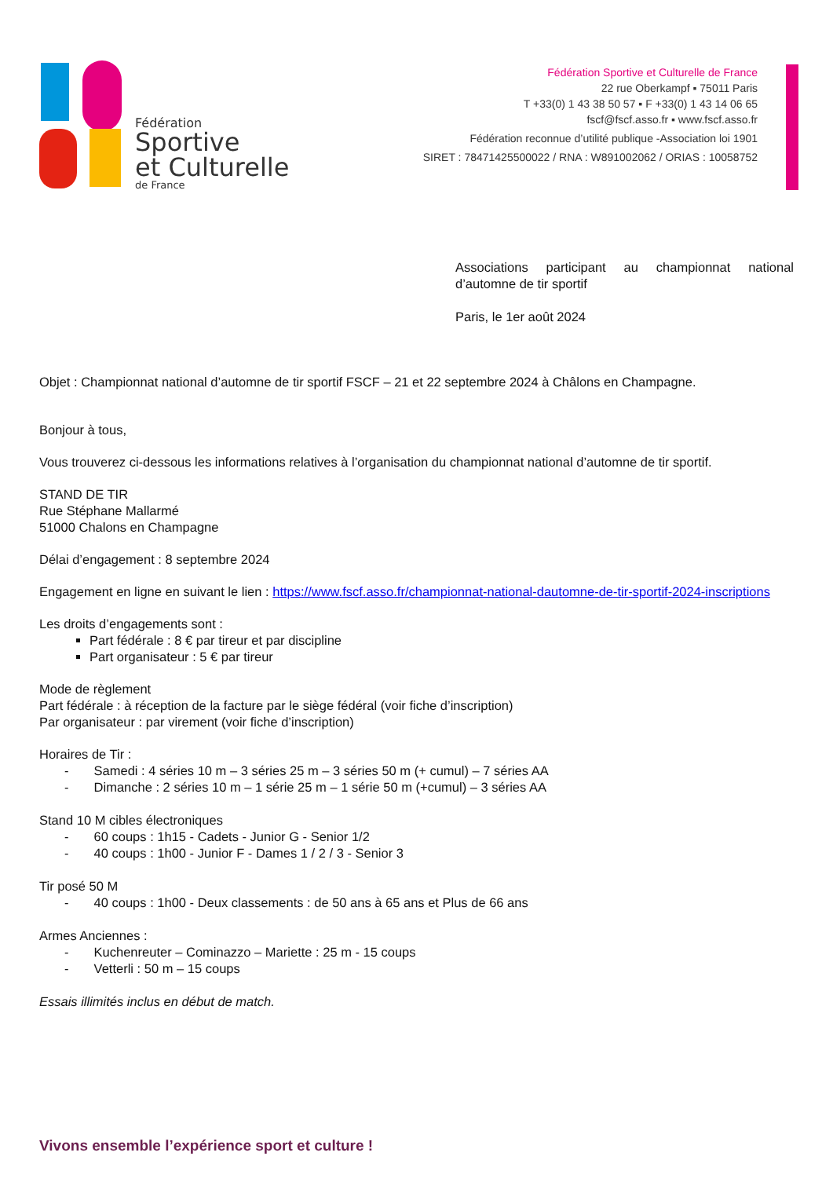Fédération
Sportive
et Culturelle
de France
Fédération Sportive et Culturelle de France
22 rue Oberkampf ▪ 75011 Paris
T +33(0) 1 43 38 50 57 ▪ F +33(0) 1 43 14 06 65
fscf@fscf.asso.fr ▪ www.fscf.asso.fr
Fédération reconnue d’utilité publique -Association loi 1901
SIRET : 78471425500022 / RNA : W891002062 / ORIAS : 10058752
Associations participant au championnat national d’automne de tir sportif
Paris, le 1er août 2024
Objet : Championnat national d’automne de tir sportif FSCF – 21 et 22 septembre 2024 à Châlons en Champagne.
Bonjour à tous,
Vous trouverez ci-dessous les informations relatives à l’organisation du championnat national d’automne de tir sportif.
STAND DE TIR
Rue Stéphane Mallarmé
51000 Chalons en Champagne
Délai d’engagement : 8 septembre 2024
Engagement en ligne en suivant le lien : https://www.fscf.asso.fr/championnat-national-dautomne-de-tir-sportif-2024-inscriptions
Les droits d’engagements sont :
Part fédérale : 8 € par tireur et par discipline
Part organisateur : 5 € par tireur
Mode de règlement
Part fédérale : à réception de la facture par le siège fédéral (voir fiche d’inscription)
Par organisateur : par virement (voir fiche d’inscription)
Horaires de Tir :
- Samedi : 4 séries 10 m – 3 séries 25 m – 3 séries 50 m (+ cumul) – 7 séries AA
- Dimanche : 2 séries 10 m – 1 série 25 m – 1 série 50 m (+cumul) – 3 séries AA
Stand 10 M cibles électroniques
- 60 coups : 1h15 - Cadets - Junior G - Senior 1/2
- 40 coups : 1h00 - Junior F - Dames 1 / 2 / 3 - Senior 3
Tir posé 50 M
- 40 coups : 1h00 - Deux classements : de 50 ans à 65 ans et Plus de 66 ans
Armes Anciennes :
- Kuchenreuter – Cominazzo – Mariette : 25 m - 15 coups
- Vetterli : 50 m – 15 coups
Essais illimités inclus en début de match.
Vivons ensemble l’expérience sport et culture !